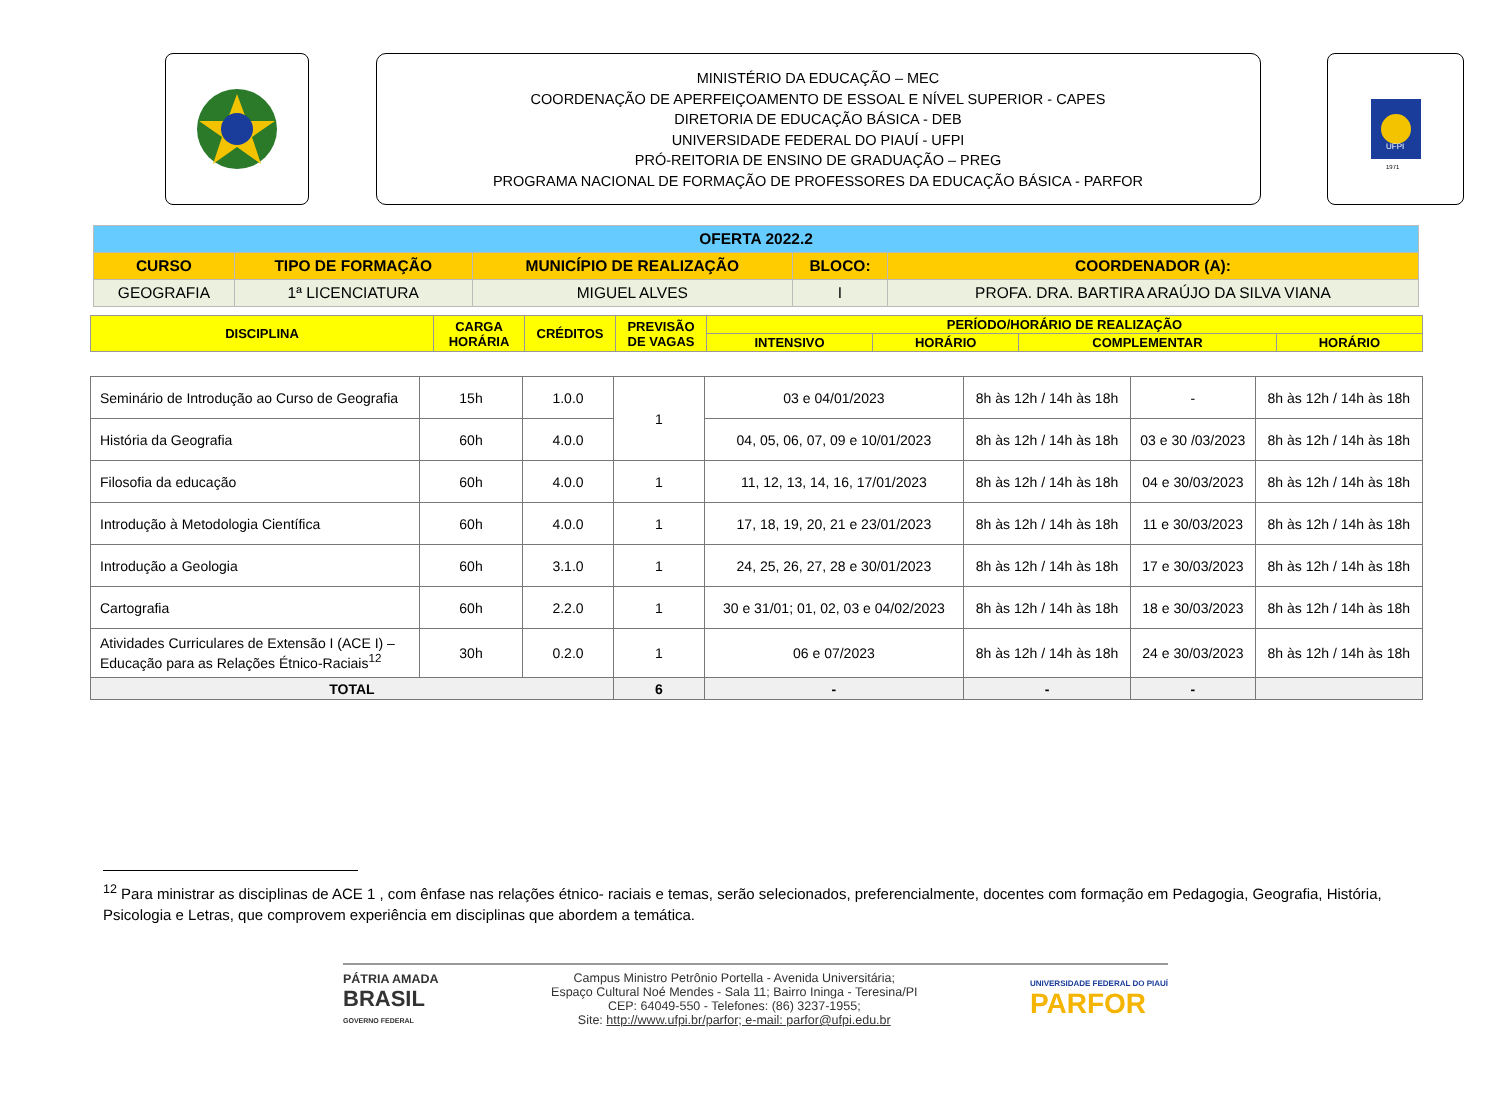MINISTÉRIO DA EDUCAÇÃO – MEC
COORDENAÇÃO DE APERFEIÇOAMENTO DE ESSOAL E NÍVEL SUPERIOR - CAPES
DIRETORIA DE EDUCAÇÃO BÁSICA - DEB
UNIVERSIDADE FEDERAL DO PIAUÍ - UFPI
PRÓ-REITORIA DE ENSINO DE GRADUAÇÃO – PREG
PROGRAMA NACIONAL DE FORMAÇÃO DE PROFESSORES DA EDUCAÇÃO BÁSICA - PARFOR
UFPI
1971
| OFERTA 2022.2 | | | | |
| CURSO | TIPO DE FORMAÇÃO | MUNICÍPIO DE REALIZAÇÃO | BLOCO: | COORDENADOR (A): |
| GEOGRAFIA | 1ª LICENCIATURA | MIGUEL ALVES | I | PROFA. DRA. BARTIRA ARAÚJO DA SILVA VIANA |
| DISCIPLINA | CARGA HORÁRIA | CRÉDITOS | PREVISÃO DE VAGAS | PERÍODO/HORÁRIO DE REALIZAÇÃO | | | |
| | | | | INTENSIVO | HORÁRIO | COMPLEMENTAR | HORÁRIO |
| Seminário de Introdução ao Curso de Geografia | 15h | 1.0.0 | 1 | 03 e 04/01/2023 | 8h às 12h / 14h às 18h | - | 8h às 12h / 14h às 18h |
| História da Geografia | 60h | 4.0.0 | | 04, 05, 06, 07, 09 e 10/01/2023 | 8h às 12h / 14h às 18h | 03 e 30 /03/2023 | 8h às 12h / 14h às 18h |
| Filosofia da educação | 60h | 4.0.0 | 1 | 11, 12, 13, 14, 16, 17/01/2023 | 8h às 12h / 14h às 18h | 04 e 30/03/2023 | 8h às 12h / 14h às 18h |
| Introdução à Metodologia Científica | 60h | 4.0.0 | 1 | 17, 18, 19, 20, 21 e 23/01/2023 | 8h às 12h / 14h às 18h | 11 e 30/03/2023 | 8h às 12h / 14h às 18h |
| Introdução a Geologia | 60h | 3.1.0 | 1 | 24, 25, 26, 27, 28 e 30/01/2023 | 8h às 12h / 14h às 18h | 17 e 30/03/2023 | 8h às 12h / 14h às 18h |
| Cartografia | 60h | 2.2.0 | 1 | 30 e 31/01; 01, 02, 03 e 04/02/2023 | 8h às 12h / 14h às 18h | 18 e 30/03/2023 | 8h às 12h / 14h às 18h |
| Atividades Curriculares de Extensão I (ACE I) – Educação para as Relações Étnico-Raciais<sup>12</sup> | 30h | 0.2.0 | 1 | 06 e 07/2023 | 8h às 12h / 14h às 18h | 24 e 30/03/2023 | 8h às 12h / 14h às 18h |
| TOTAL | | | 6 | - | - | - | |
<sup>12</sup> Para ministrar as disciplinas de ACE 1 , com ênfase nas relações étnico- raciais e temas, serão selecionados, preferencialmente, docentes com formação em Pedagogia, Geografia, História, Psicologia e Letras, que comprovem experiência em disciplinas que abordem a temática.
PÁTRIA AMADA
BRASIL
GOVERNO FEDERAL
Campus Ministro Petrônio Portella - Avenida Universitária;
Espaço Cultural Noé Mendes - Sala 11; Bairro Ininga - Teresina/PI
CEP: 64049-550 - Telefones: (86) 3237-1955;
Site: http://www.ufpi.br/parfor; e-mail: parfor@ufpi.edu.br
UNIVERSIDADE FEDERAL DO PIAUÍ
PARFOR